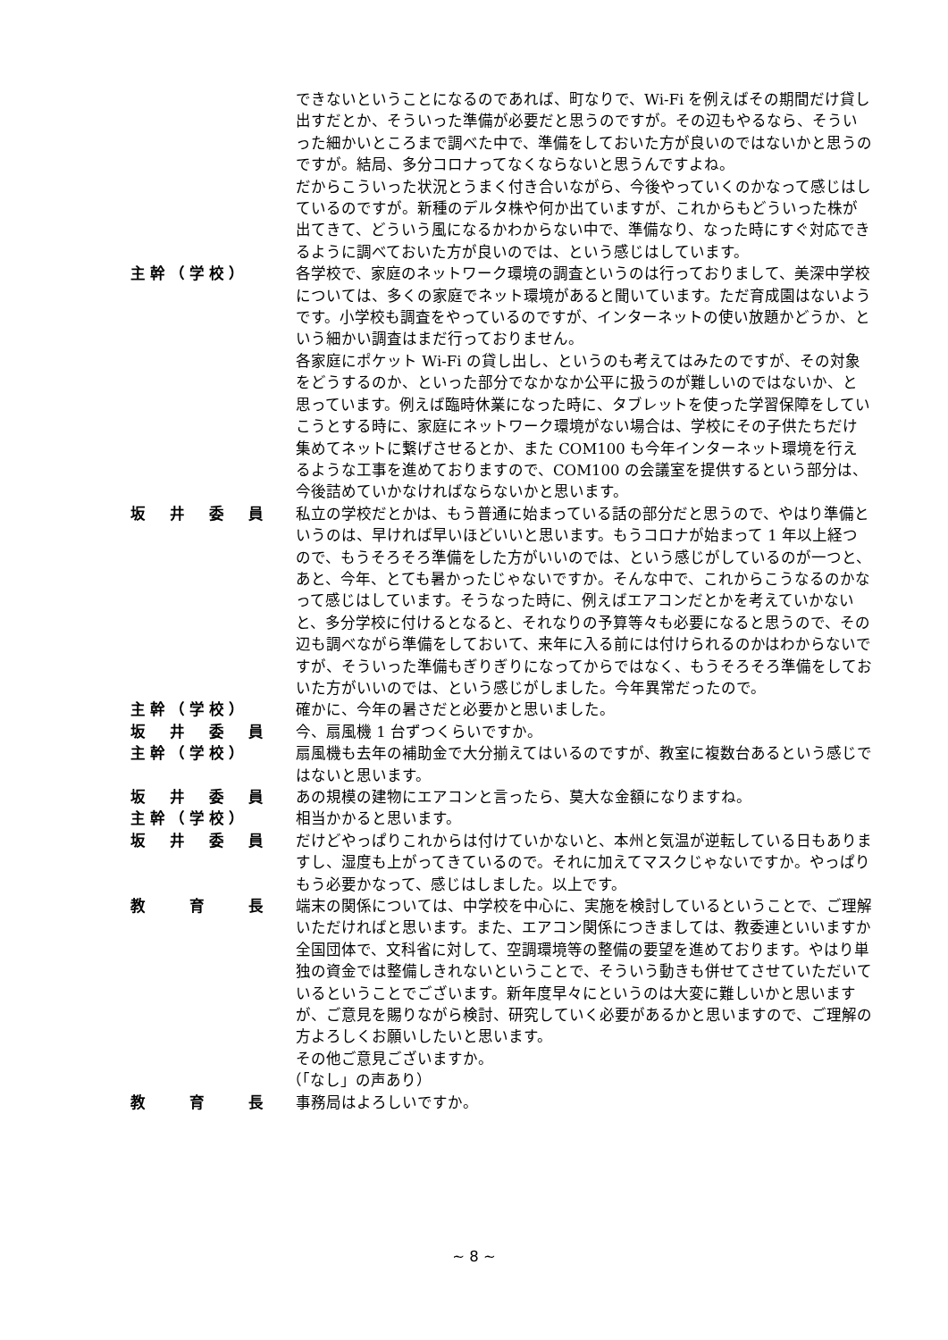できないということになるのであれば、町なりで、Wi-Fi を例えばその期間だけ貸し出すだとか、そういった準備が必要だと思うのですが。その辺もやるなら、そういった細かいところまで調べた中で、準備をしておいた方が良いのではないかと思うのですが。結局、多分コロナってなくならないと思うんですよね。
だからこういった状況とうまく付き合いながら、今後やっていくのかなって感じはしているのですが。新種のデルタ株や何か出ていますが、これからもどういった株が出てきて、どういう風になるかわからない中で、準備なり、なった時にすぐ対応できるように調べておいた方が良いのでは、という感じはしています。
主幹（学校） 各学校で、家庭のネットワーク環境の調査というのは行っておりまして、美深中学校については、多くの家庭でネット環境があると聞いています。ただ育成園はないようです。小学校も調査をやっているのですが、インターネットの使い放題かどうか、という細かい調査はまだ行っておりません。
各家庭にポケット Wi-Fi の貸し出し、というのも考えてはみたのですが、その対象をどうするのか、といった部分でなかなか公平に扱うのが難しいのではないか、と思っています。例えば臨時休業になった時に、タブレットを使った学習保障をしていこうとする時に、家庭にネットワーク環境がない場合は、学校にその子供たちだけ集めてネットに繋げさせるとか、また COM100 も今年インターネット環境を行えるような工事を進めておりますので、COM100 の会議室を提供するという部分は、今後詰めていかなければならないかと思います。
坂　井　委　員 私立の学校だとかは、もう普通に始まっている話の部分だと思うので、やはり準備というのは、早ければ早いほどいいと思います。もうコロナが始まって 1 年以上経つので、もうそろそろ準備をした方がいいのでは、という感じがしているのが一つと、あと、今年、とても暑かったじゃないですか。そんな中で、これからこうなるのかなって感じはしています。そうなった時に、例えばエアコンだとかを考えていかないと、多分学校に付けるとなると、それなりの予算等々も必要になると思うので、その辺も調べながら準備をしておいて、来年に入る前には付けられるのかはわからないですが、そういった準備もぎりぎりになってからではなく、もうそろそろ準備をしておいた方がいいのでは、という感じがしました。今年異常だったので。
主幹（学校） 確かに、今年の暑さだと必要かと思いました。
坂　井　委　員 今、扇風機 1 台ずつくらいですか。
主幹（学校） 扇風機も去年の補助金で大分揃えてはいるのですが、教室に複数台あるという感じではないと思います。
坂　井　委　員 あの規模の建物にエアコンと言ったら、莫大な金額になりますね。
主幹（学校） 相当かかると思います。
坂　井　委　員 だけどやっぱりこれからは付けていかないと、本州と気温が逆転している日もありますし、湿度も上がってきているので。それに加えてマスクじゃないですか。やっぱりもう必要かなって、感じはしました。以上です。
教　　育　　長 端末の関係については、中学校を中心に、実施を検討しているということで、ご理解いただければと思います。また、エアコン関係につきましては、教委連といいますか全国団体で、文科省に対して、空調環境等の整備の要望を進めております。やはり単独の資金では整備しきれないということで、そういう動きも併せてさせていただいているということでございます。新年度早々にというのは大変に難しいかと思いますが、ご意見を賜りながら検討、研究していく必要があるかと思いますので、ご理解の方よろしくお願いしたいと思います。
その他ご意見ございますか。
（「なし」の声あり）
教　　育　　長 事務局はよろしいですか。
~ 8 ~